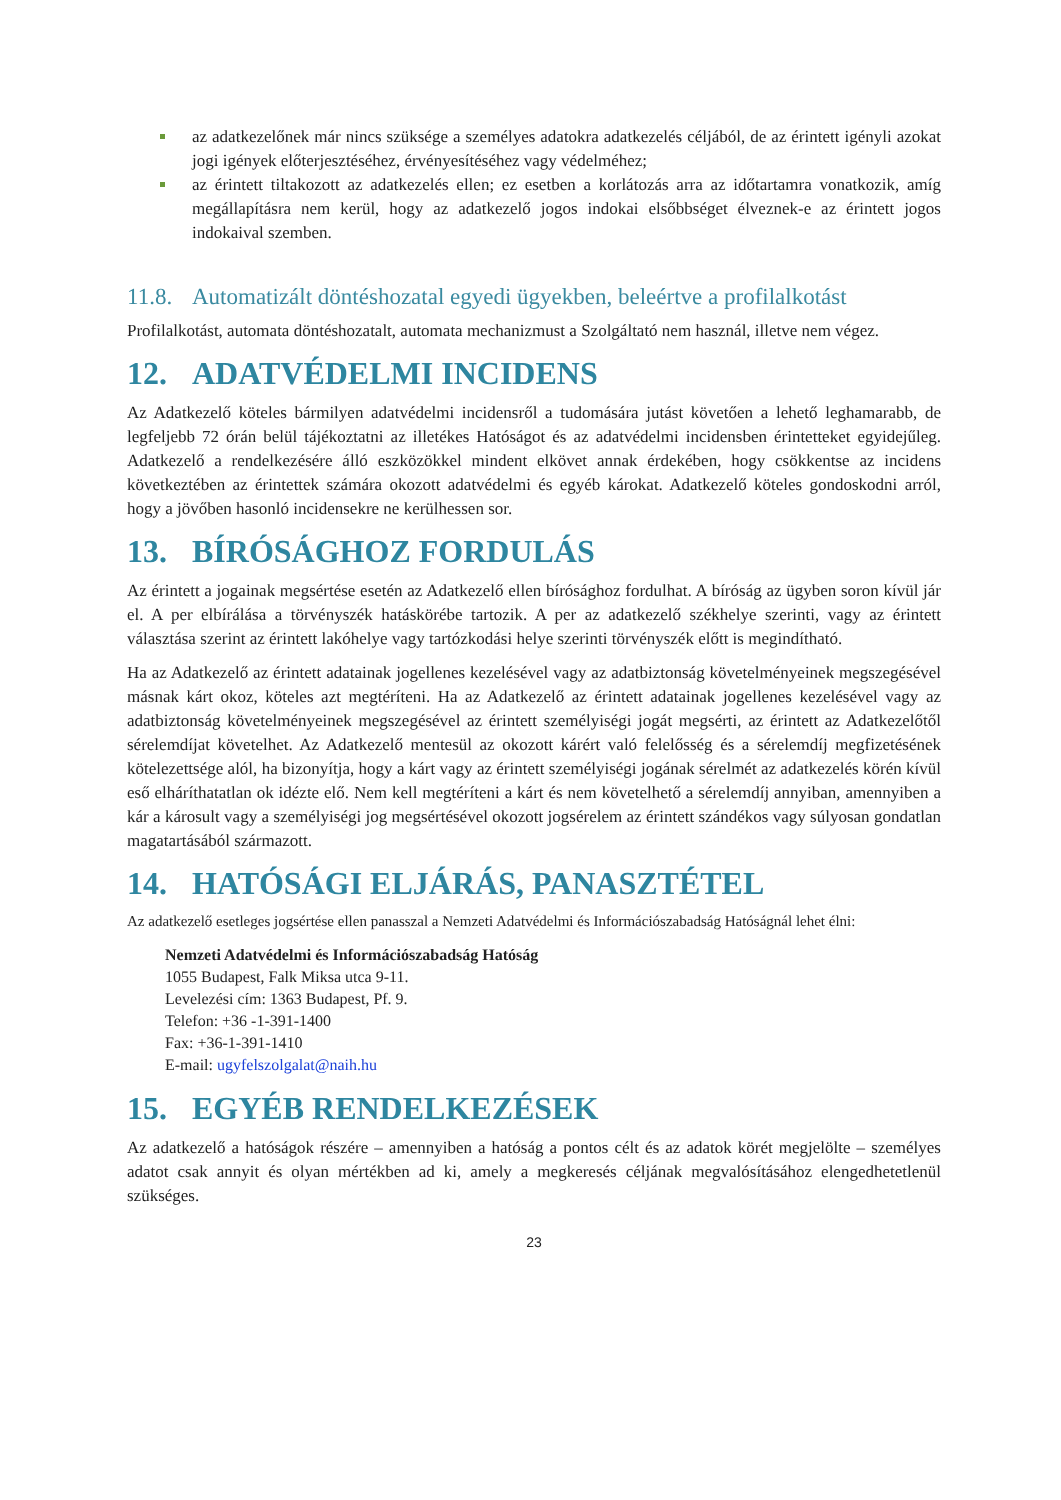az adatkezelőnek már nincs szüksége a személyes adatokra adatkezelés céljából, de az érintett igényli azokat jogi igények előterjesztéséhez, érvényesítéséhez vagy védelméhez;
az érintett tiltakozott az adatkezelés ellen; ez esetben a korlátozás arra az időtartamra vonatkozik, amíg megállapításra nem kerül, hogy az adatkezelő jogos indokai elsőbbséget élveznek-e az érintett jogos indokaival szemben.
11.8. Automatizált döntéshozatal egyedi ügyekben, beleértve a profilalkotást
Profilalkotást, automata döntéshozatalt, automata mechanizmust a Szolgáltató nem használ, illetve nem végez.
12. ADATVÉDELMI INCIDENS
Az Adatkezelő köteles bármilyen adatvédelmi incidensről a tudomására jutást követően a lehető leghamarabb, de legfeljebb 72 órán belül tájékoztatni az illetékes Hatóságot és az adatvédelmi incidensben érintetteket egyidejűleg. Adatkezelő a rendelkezésére álló eszközökkel mindent elkövet annak érdekében, hogy csökkentse az incidens következtében az érintettek számára okozott adatvédelmi és egyéb károkat. Adatkezelő köteles gondoskodni arról, hogy a jövőben hasonló incidensekre ne kerülhessen sor.
13. BÍRÓSÁGHOZ FORDULÁS
Az érintett a jogainak megsértése esetén az Adatkezelő ellen bírósághoz fordulhat. A bíróság az ügyben soron kívül jár el. A per elbírálása a törvényszék hatáskörébe tartozik. A per az adatkezelő székhelye szerinti, vagy az érintett választása szerint az érintett lakóhelye vagy tartózkodási helye szerinti törvényszék előtt is megindítható.
Ha az Adatkezelő az érintett adatainak jogellenes kezelésével vagy az adatbiztonság követelményeinek megszegésével másnak kárt okoz, köteles azt megtéríteni. Ha az Adatkezelő az érintett adatainak jogellenes kezelésével vagy az adatbiztonság követelményeinek megszegésével az érintett személyiségi jogát megsérti, az érintett az Adatkezelőtől sérelemdíjat követelhet. Az Adatkezelő mentesül az okozott kárért való felelősség és a sérelemdíj megfizetésének kötelezettsége alól, ha bizonyítja, hogy a kárt vagy az érintett személyiségi jogának sérelmét az adatkezelés körén kívül eső elháríthatatlan ok idézte elő. Nem kell megtéríteni a kárt és nem követelhető a sérelemdíj annyiban, amennyiben a kár a károsult vagy a személyiségi jog megsértésével okozott jogsérelem az érintett szándékos vagy súlyosan gondatlan magatartásából származott.
14. HATÓSÁGI ELJÁRÁS, PANASZTÉTEL
Az adatkezelő esetleges jogsértése ellen panasszal a Nemzeti Adatvédelmi és Információszabadság Hatóságnál lehet élni:
Nemzeti Adatvédelmi és Információszabadság Hatóság
1055 Budapest, Falk Miksa utca 9-11.
Levelezési cím: 1363 Budapest, Pf. 9.
Telefon: +36 -1-391-1400
Fax: +36-1-391-1410
E-mail: ugyfelszolgalat@naih.hu
15. EGYÉB RENDELKEZÉSEK
Az adatkezelő a hatóságok részére – amennyiben a hatóság a pontos célt és az adatok körét megjelölte – személyes adatot csak annyit és olyan mértékben ad ki, amely a megkeresés céljának megvalósításához elengedhetetlenül szükséges.
23